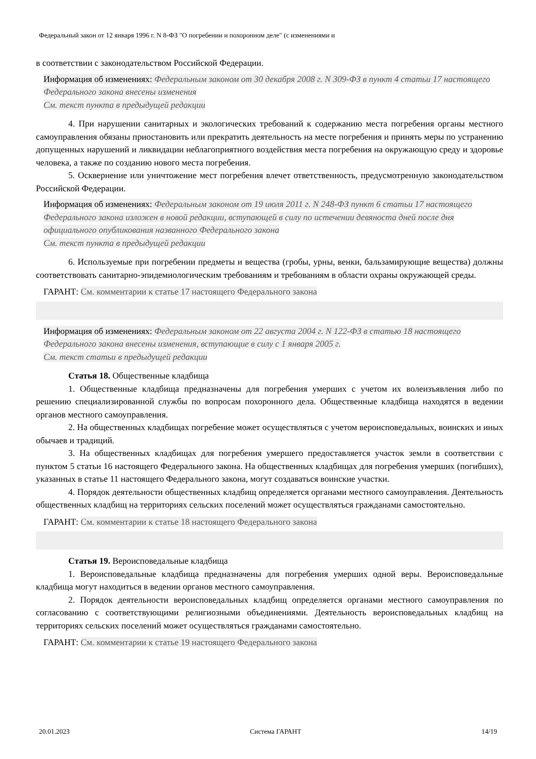Федеральный закон от 12 января 1996 г. N 8-ФЗ "О погребении и похоронном деле" (с изменениями и
в соответствии с законодательством Российской Федерации.
Информация об изменениях: Федеральным законом от 30 декабря 2008 г. N 309-ФЗ в пункт 4 статьи 17 настоящего Федерального закона внесены изменения
См. текст пункта в предыдущей редакции
4. При нарушении санитарных и экологических требований к содержанию места погребения органы местного самоуправления обязаны приостановить или прекратить деятельность на месте погребения и принять меры по устранению допущенных нарушений и ликвидации неблагоприятного воздействия места погребения на окружающую среду и здоровье человека, а также по созданию нового места погребения.
5. Осквернение или уничтожение мест погребения влечет ответственность, предусмотренную законодательством Российской Федерации.
Информация об изменениях: Федеральным законом от 19 июля 2011 г. N 248-ФЗ пункт 6 статьи 17 настоящего Федерального закона изложен в новой редакции, вступающей в силу по истечении девяноста дней после дня официального опубликования названного Федерального закона
См. текст пункта в предыдущей редакции
6. Используемые при погребении предметы и вещества (гробы, урны, венки, бальзамирующие вещества) должны соответствовать санитарно-эпидемиологическим требованиям и требованиям в области охраны окружающей среды.
ГАРАНТ: См. комментарии к статье 17 настоящего Федерального закона
Информация об изменениях: Федеральным законом от 22 августа 2004 г. N 122-ФЗ в статью 18 настоящего Федерального закона внесены изменения, вступающие в силу с 1 января 2005 г.
См. текст статьи в предыдущей редакции
Статья 18. Общественные кладбища
1. Общественные кладбища предназначены для погребения умерших с учетом их волеизъявления либо по решению специализированной службы по вопросам похоронного дела. Общественные кладбища находятся в ведении органов местного самоуправления.
2. На общественных кладбищах погребение может осуществляться с учетом вероисповедальных, воинских и иных обычаев и традиций.
3. На общественных кладбищах для погребения умершего предоставляется участок земли в соответствии с пунктом 5 статьи 16 настоящего Федерального закона. На общественных кладбищах для погребения умерших (погибших), указанных в статье 11 настоящего Федерального закона, могут создаваться воинские участки.
4. Порядок деятельности общественных кладбищ определяется органами местного самоуправления. Деятельность общественных кладбищ на территориях сельских поселений может осуществляться гражданами самостоятельно.
ГАРАНТ: См. комментарии к статье 18 настоящего Федерального закона
Статья 19. Вероисповедальные кладбища
1. Вероисповедальные кладбища предназначены для погребения умерших одной веры. Вероисповедальные кладбища могут находиться в ведении органов местного самоуправления.
2. Порядок деятельности вероисповедальных кладбищ определяется органами местного самоуправления по согласованию с соответствующими религиозными объединениями. Деятельность вероисповедальных кладбищ на территориях сельских поселений может осуществляться гражданами самостоятельно.
ГАРАНТ: См. комментарии к статье 19 настоящего Федерального закона
20.01.2023 Система ГАРАНТ 14/19